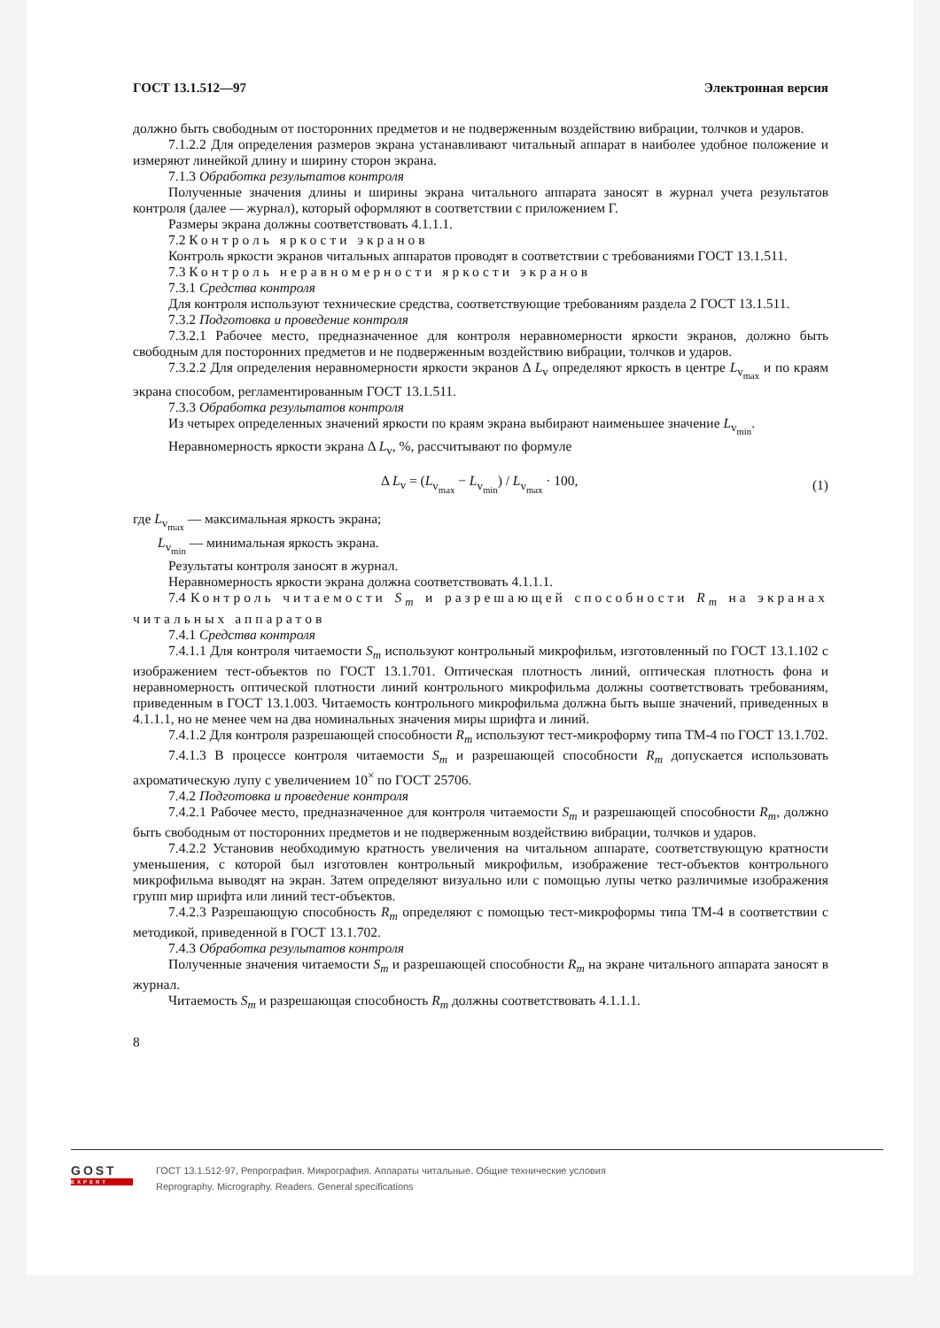ГОСТ 13.1.512—97 Электронная версия
должно быть свободным от посторонних предметов и не подверженным воздействию вибрации, толчков и ударов.
7.1.2.2 Для определения размеров экрана устанавливают читальный аппарат в наиболее удобное положение и измеряют линейкой длину и ширину сторон экрана.
7.1.3 Обработка результатов контроля
Полученные значения длины и ширины экрана читального аппарата заносят в журнал учета результатов контроля (далее — журнал), который оформляют в соответствии с приложением Г.
Размеры экрана должны соответствовать 4.1.1.1.
7.2 Контроль яркости экранов
Контроль яркости экранов читальных аппаратов проводят в соответствии с требованиями ГОСТ 13.1.511.
7.3 Контроль неравномерности яркости экранов
7.3.1 Средства контроля
Для контроля используют технические средства, соответствующие требованиям раздела 2 ГОСТ 13.1.511.
7.3.2 Подготовка и проведение контроля
7.3.2.1 Рабочее место, предназначенное для контроля неравномерности яркости экранов, должно быть свободным для посторонних предметов и не подверженным воздействию вибрации, толчков и ударов.
7.3.2.2 Для определения неравномерности яркости экранов Δ L<sub>v</sub> определяют яркость в центре L<sub>v<sub>max</sub></sub> и по краям экрана способом, регламентированным ГОСТ 13.1.511.
7.3.3 Обработка результатов контроля
Из четырех определенных значений яркости по краям экрана выбирают наименьшее значение L<sub>v<sub>min</sub></sub>.
Неравномерность яркости экрана Δ L<sub>v</sub>, %, рассчитывают по формуле
Δ L<sub>v</sub> = (L<sub>v<sub>max</sub></sub> − L<sub>v<sub>min</sub></sub>) / L<sub>v<sub>max</sub></sub> · 100, (1)
где L<sub>v<sub>max</sub></sub> — максимальная яркость экрана;
L<sub>v<sub>min</sub></sub> — минимальная яркость экрана.
Результаты контроля заносят в журнал.
Неравномерность яркости экрана должна соответствовать 4.1.1.1.
7.4 Контроль читаемости S<sub>m</sub> и разрешающей способности R<sub>m</sub> на экранах читальных аппаратов
7.4.1 Средства контроля
7.4.1.1 Для контроля читаемости S<sub>m</sub> используют контрольный микрофильм, изготовленный по ГОСТ 13.1.102 с изображением тест-объектов по ГОСТ 13.1.701. Оптическая плотность линий, оптическая плотность фона и неравномерность оптической плотности линий контрольного микрофильма должны соответствовать требованиям, приведенным в ГОСТ 13.1.003. Читаемость контрольного микрофильма должна быть выше значений, приведенных в 4.1.1.1, но не менее чем на два номинальных значения миры шрифта и линий.
7.4.1.2 Для контроля разрешающей способности R<sub>m</sub> используют тест-микроформу типа ТМ-4 по ГОСТ 13.1.702.
7.4.1.3 В процессе контроля читаемости S<sub>m</sub> и разрешающей способности R<sub>m</sub> допускается использовать ахроматическую лупу с увеличением 10<sup>×</sup> по ГОСТ 25706.
7.4.2 Подготовка и проведение контроля
7.4.2.1 Рабочее место, предназначенное для контроля читаемости S<sub>m</sub> и разрешающей способности R<sub>m</sub>, должно быть свободным от посторонних предметов и не подверженным воздействию вибрации, толчков и ударов.
7.4.2.2 Установив необходимую кратность увеличения на читальном аппарате, соответствующую кратности уменьшения, с которой был изготовлен контрольный микрофильм, изображение тест-объектов контрольного микрофильма выводят на экран. Затем определяют визуально или с помощью лупы четко различимые изображения групп мир шрифта или линий тест-объектов.
7.4.2.3 Разрешающую способность R<sub>m</sub> определяют с помощью тест-микроформы типа ТМ-4 в соответствии с методикой, приведенной в ГОСТ 13.1.702.
7.4.3 Обработка результатов контроля
Полученные значения читаемости S<sub>m</sub> и разрешающей способности R<sub>m</sub> на экране читального аппарата заносят в журнал.
Читаемость S<sub>m</sub> и разрешающая способность R<sub>m</sub> должны соответствовать 4.1.1.1.
8
GOST
EXPERT
ГОСТ 13.1.512-97, Репрография. Микрография. Аппараты читальные. Общие технические условия
Reprography. Micrography. Readers. General specifications